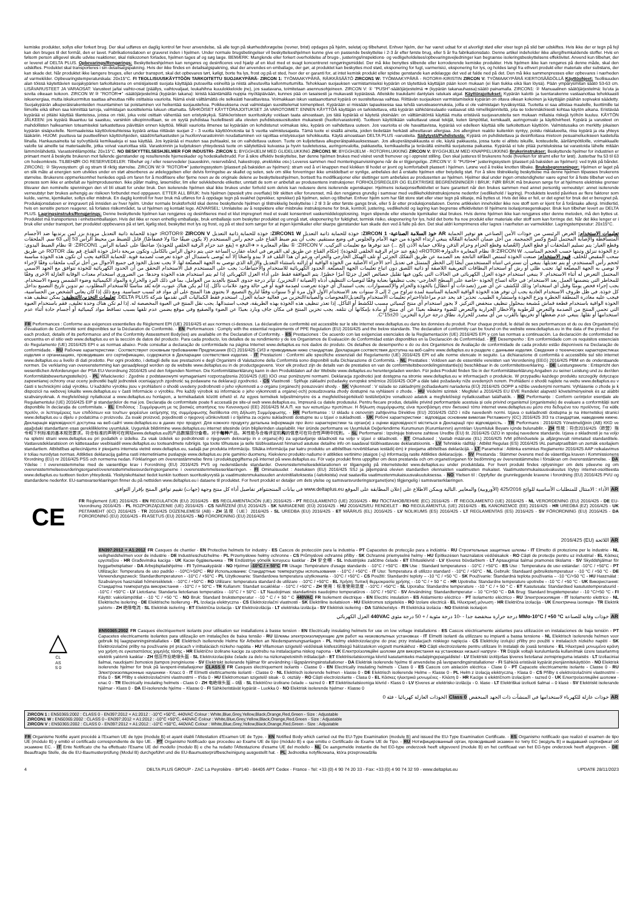kemiske produkter, sollys eller forkert brug. Der skal udføres en daglig kontrol før hver anvendelse, så alle tegn på skørhedsforøgelse (revner, brist) opdages på hjelm, seletøj og tilbehøret. Enhver hjelm, der har været udsat for et alvorligt stød eller viser tegn på slid bør udskiftes. Hvis ikke der er tegn på fejl kan den bruges til det formål, den er lavet. Fabrikationsdatoen er graveret inden i hjelmen. Under normale brugsbetingelser vil beskyttelseshjelmen kunne give en passende beskyttelse i 2-3 år efter første brug, eller 5 år fra fabrikationsdato. Denne artikel indeholder ikke allergifremkaldende stoffer. Hvis en følsom person alligevel skulle udvise reaktioner, skal risikozonen forlades, hjelmen tages af og søg læge. BEMÆRK: Manglende eller forkert overholdelse af brugs-, justerings/inspektions- og vedligeholdelses/opbevaringsvejledninger kan begrænse isoleringsbeskyttelsens effektivitet. Anvend kun tilbehør, der er leveret af DELTA PLUS. Opbevarings/Rengørings: Beskyttelseshjelmen kan rengøres og desinficeres ved hjælp af en klud med et svagt koncentreret rengøringsmiddel. Der må ikke benyttes slibende eller korroderende kemiske produkter. Hvis hjelmen ikke kan rengøres på denne måde, skal den udskiftes. Produktet skal transporteres i sin detailsalgspakning. Hvis der ikke findes en detailsalgspakning, skal der anvendes en emballage, der gør, at produktet kan beskyttes mod stød, eksponering for fugt, varmerisici, eksponering for lys, og holdes langt fra ethvert produkt eller materiale eller substans, der kan skade det. Når produktet ikke længere bruges, eller under transport, skal det opbevares tørt, køligt, borte fra lys, frost og på et sted, hvor der er garanti for, at intet kemisk produkt eller spidse genstande kan ødelægge det ved at falde ned på det. Den må ikke sammenpresses eller opbevares i nærheden af varmekilder. Opbevaringstemperaturskala: 20±15°C. FI TEOLLISUUSKÄYTTÖÖN TARKOITETTU SUOJAKYPÄRÄ- ZIRCON 1: TYÖMAAKYPÄRÄ, RÄIKKÄSÄÄTÖ ZIRCON1 W: TYÖMAAKYPÄRÄ - ROTOR®-KIRISTIN ZIRCON V: TYÖMAAKYPÄRÄ KIERTOSÄÄDÖLLÄ Käyttöohjeet: Teollisuuden alan töissä käytettävien suojakypärien tarkoituksena on ensisijaisesti suojata käyttäjää putoavilta esineiltä ja niistä aiheutuvilta kallonmurtumilta. Tehokkaan suojauksen varmistamiseksi kypärän on täytettävä käyttäjän pään koon mukaan (ei liian tiukka eikä liian löysä). Pään ympärysmitan säätö 53-63 cm. LISÄVARUSTEET JA VARAOSAT: Varusteet ja/tai vaihto-osat (päällys, vaihtovaljaat, leukahihna kuuulokkeloide jne), jos saatavana, toimitetaan asennusohjeineen. ZIRCON V: ① "PUSH"-säätöjärjestelmä ➔ (kypärän takanauhassa):säätö painamalla. ZIRCON1: ② Manuaalinen säätöjärjestelmä: liu'uta ja sovita oikeaan kokoon. ZIRCON W:③ "ROTOR➔" -säätöjärjestelmä (kypärän takana): kiristä kääntämällä nuppia myötäpäivään, kunnes pää on tasaisesti ja mukavasti kypärässä. Atleiskite traukdami dantytais ratukais atgal. Käyttörajoitukset: Kypärän kalotti- ja tuentarakenne vastaanottaa tehokkaasti iskuenergiaa, mutta iskukuormitus saattaa aiheuttaa niille osittaisia vaurioita. Nämä eivät välttämättä ole selkeästi havaittavissa. Voimakkaan iskun vastaanottanut kypärä on suositeltavaa vaihtaa. Riittävän suojauksen varmistamiseksi kypärän on oltava oikean kokoinen ja käyttäjän päähän sopivaksi säädetty. Suojakypärän alkuperäisrakenteiden muuntaminen tai poistaminen voi heikentää suojaustehoa. Poikkeuksena ovat valmistajan suosittelemat toimenpiteet. Kypärään ei missään tapauksessa saa tehdä varusteasennuksia, joilla ei ole valmistajan hyväksyntää. Tuotetta ei saa altistaa maaleille, liuottimille tai liimoille eikä siihen saa kiinnittää tarroja, valmistajan suosittelemia lukuun ottamatta. SÄHKÖISET KÄYTTÖRAJOITUKSET JA VAROTOIMET: ENNEN KÄYTTÖÄ käyttäjän on tarkistettava, että kypärän sähköänsulaatio vastaavat sitä nimellisjännitettä, jota se todennäköisesti kohtaa käytön aikana. Eristävää kypärää ei pitäisi käyttää tilanteissa, joissa on riski, joka voisi osittain vähentää sen eristyskykyä. Sähköeristeen suorituskyky voidaan taata ainoastaan, jos tätä kypärää ei käytetä yksinään: on välttämätöntä käyttää muita eristäviä suojavarusteita sen mukaan millaisia riskejä työhön kuuluu. KÄYTÖN JÄLKEEN: jos kypärä likaantuu tai saastuu, varsinkin ulkopinnoiltaan, se on syytä puhdistaa huolellisesti alla olevien puhdistussuositusten mukaisesti (huolto/varastointi). Tuotteen käyttöikään vaikuttavat useat tekijät, kuten lämpötilat, kemikaalit, auringonvalo ja käyttövirheet. Kypärä ja varusteet on mahdollisten halkeamien toteamiseksi tarkastettava päivittäin ennen käyttöä. Mikäli vaurioita ilmenee tai kypärään on kohdistunut voimakas isku, kypärä on vaihdettava uuteen. Jos vaurioita ei ole havaittavissa, kypärää voi edelleen käyttää sille tarkoitettuun käyttöön. Valmistusaika on merkitty jokaisen kypärän sisäpuolelle. Normaaleissa käyttöolosuhteissa kypärä antaa riittävän suojan 2 - 3 vuotta käyttöönotosta tai 5 vuotta valmistusajasta. Tämä tuote ei sisällä aineita, joiden tiedetään herkästi aiheuttavan allergiaa. Jos allerginen reaktio kuitenkin syntyy, poistu riskialueelta, riisu kypärä ja ota yhteys lääkäriin. HUOM: puuttuva tai puutteellinen käyttöohjeiden, säädön/tarkastusten ja huollon/varastoinnin noudattaminen voi rajoittaa eristyssuojan tehokkuutta. Käytä ainoastaan DELTA PLUS -varusteita. Säilytystä/Puhdistusta: Kypärä on puhdistettava ja desinfioitava mietoon pesuaineliuokseen kastetulla liinalla. Hankausaineita tai syövyttäviä kemikaaleja ei saa käyttää. Jos kypärää ei muuten saa puhtaaksi, se on vaihdettava uuteen. Tuote on kuljetettava alkuperäispakkauksessaan. Jos alkuperäispakkausta ei ole, käytä pakkausta, jossa tuote ei altistu iskuille, kosteudelle, äärilämpötiloille, voimakkaalle valolle tai aineille tai materiaaleille, jotka voivat vaurioittaa sitä. Varastoinnin ja kuljetuksen yhteydessä tuote on säilytettävä kuivassa ja hyvin tuuletetussa, auringonvalolta, pakkaselta, kemikaaleilta ja terävältä esineiltä suojatussa paikassa. Kypärää ei tule pitää puristuksissa tai varastoida lähelle mitään lämmönlähdettä. Varastointilämpötila: 20±15°C. NO BESKYTTELSESHJELMER FOR INDUSTRI- ZIRCON 1: BYGGHJELM MED GLIDELUKKING ZIRCON1 W: BYGGHJELM - ROTOR®LUKKING ZIRCON V: BYGGHJELM MED KNAPPELUKKING Brukerinstrukser: Beskyttende hjelmer for industrien er primært ment å beskytte brukeren mot fallende gjenstander og resulterende hjerneskader og hodeskallebrudd. For å sikre effektiv beskyttelse, bør denne hjelmen brukes med visiret vendt fremover og i oppreist stilling. Den skal justeres til brukerens hode (hverken for stramt eller for løst). Justerbar fra 53 til 63 cm hodeomkrets. TILBEHØR OG RESERVEDELER: Tilbehør og / eller reservedeler (saueskinn, reservebånd, hakestropp, øreklokke osv.) Leveres sammen med monteringsanvisningene når de er tilgjengelige. ZIRCON V: ① "PUSH➔" justeringssystem (plassert på baksiden av hjelmen): ved trykk på båndet. ZIRCON1: ② Skyvesystem: gli og stram til riktig størrelse. ZIRCON W:③ "ROTOR➔" justeringssystem (plassert på baksiden av hjelmen): stram ved å vri knappen med klokken til hodet er jevnt og komfortabelt plassert i hjelmen. Løsne ved å trekke knotten tilbake. Bruksbegrensninger: Hjelmen er laget på en slik måte at energien som utvikles under en støt absorberes av ødeleggelsen eller delvis forringelse av skallet og selen, selv om slike forverringer ikke umiddelbart er synlige, anbefales det å erstatte hjelmen etter betydelig støt. For å sikre tilstrekkelig beskyttelse må denne hjelmen tilpasses brukerens størrelse. Brukerens oppmerksomhet henledes også om faren for å modifisere eller fjerne noen av de originale delene av beskyttelseshjelmen, bortsett fra modifikasjoner eller slettinger som anbefales av produsenten av hjelmen. Hjelmer skal under ingen omstendigheter være egnet for å feste tilbehør ved en prosess som ikke er anbefalt av hjelmprodusenten. Ikke påfør maling, løsemidler, lim eller selvklebende etiketter, unntatt de som er anbefalt av produsentens instruksjoner. FORHOLDSREGLER OG ELEKTRISKE BEGRENSNINGER I BRUK: FØR BRUK må brukeren sørge for at hjelmens elektriske grenser tilsvarer den nominelle spenningen den vil bli utsatt for under bruk. Den isolerende hjelmen skal ikke brukes under forhold som delvis kan redusere dens isolerende egenskaper. Hjelmens isolasjonseffektivitet er bare garantert når den brukes sammen med annet personlig verneutstyr: annet isolerende verneutstyr bør brukes avhengig av risikoen forbundet med oppgaven. ETTER ALL BRUK: hvis hjelmen (spesielt ytre overflate) blir skitten eller forurenset, må den rengjøres grundig i samsvar med vedlikeholdsinstruksjonene nedenfor (vedlikehold / lagring). Produktets levetid påvirkes av flere faktorer som kulde, varme, kjemikalier, sollys eller misbruk. En daglig kontroll for hver bruk må utføres for å oppdage tegn på svakhet (sprekker, sprekker) på hjelmen, selen og tilbehør. Enhver hjelm som har fått store støt eller viser tegn på slitasje, må byttes ut. Hvis det ikke er feil, er det egnet for bruk det er beregnet på. Produksjonsdatoen er inngravert på innsiden av hver hjelm. Under normale bruksforhold skal denne beskyttende hjelmen gi tilstrekkelig beskyttelse i 2 til 3 år etter første gangs bruk, eller 5 år etter produksjonsdatoen. Denne artikkelen inneholder ikke noe stoff som er kjent for å forårsake allergi. Imidlertid, hvis en sensitiv person reagerer, så forlates risikområdet, ta ut hjelmen og kontakt lege. ADVARSEL: Unnlatelse av å respektere eller misbruke instruksjonene for bruk, kontroll, justering, vedlikehold og lagring kan begrense effektiviteten til hjelmens isolasjonsegenskaper. Bruk kun tilbehør levert av DELTA PLUS. Lagringsinstruks/Rengjørings: Denne beskyttende hjelmen kan rengjøres og desinfiseres med et klut impregnert med et svakt konsentrert vaskemiddelopplosning. Ingen slipende eller etsende kjemikalier skal brukes. Hvis denne hjelmen ikke kan rengjøres etter denne metoden, må den byttes ut. Produktet må transporteres i enhetsemballasjen. Hvis det ikke er noen enhetlig emballasje, bruk emballasje som beskytter produktet og unngå støt, eksponering for fuktighet, termisk risiko, eksponering for lys, hold det borte fra noe produkt eller materiale eller stoff som kan forringe det. Når det ikke lenger er i bruk eller under transport, bør produktet oppbevares på et tørt, kjølig sted, beskyttet mot lys og frost, og på et sted som sørger for at ingen kjemikalier eller skarpe gjenstander kan skade den ved å falle på den. Det skal aldri komprimeres eller lagres i nærheten av varmekilder. Lagringstemperatur: 20±15°C.
تعليمات الاستخدام: الغرض الرئيسي من خوذات الأمن الصناعي هو توفير الحماية AR خوذ السلامة الصناعية- ZIRCON 1: خوذة للحماية ذاتية التعديل ZIRCON1 W: خوذة للحماية ذاتية التعديل ROTOR® ZIRCON V: خوذة للحماية ذاتية التعديل مزودة بزر لمن يرتديها ضد الأجسام المتساقطة والإصابة المحتمل للمخ وكسر الجمجمة. من أجل ضمان الحماية الفعّالة ينبغي ارتداء الخوذة من جهة الأمام والجلوس في وضع مستقيم. يجب أن يتم ضبط القناع على حجم رأس المستخدم (لا يكون ضيقًا جدًا ولا فضفاضًا). قابل للضبط من محيط الرأس 53 إلى 63 سم. الملحقات وقطع الغيار: يتم تسليم الملحقات أو قطع الغيار (العُصابة وقطع الحزام وحزام الذقن وغلاف حماية الأذن إلخ ...) عند توفرها مع تعليمات التركيب. ZIRCON V: ① نظام المعايرة « ➔الدفع » (يقع عند حزام الرقبة الخلفي للخوذة): ضاغطًا على عُصابة الرأس. ZIRCON1: ② نظام الضبط اليدوي: دع الخوذة تنزلق وثبتها حسب الحجم المناسب. ZIRCON W:③ نظام المعايرة «الدوار➔ROTOR» (يقع عند حزام الرقبة الخلفي للخوذة): إحكام القناع عن طريق لف القرص في اتجاه عقارب الساعة حتى يتم دخول الرأس بالكامل، وتكون مريحة داخل خوذة القناع. قم بفك ROTOR عن طريق سحب المقبض للخلف. قيود الاستخدام: صنعت الخوذة لتمتص الطاقة الناتجة بعد الصدمة عن طريق التفكك الجزئي أو تلف الهيكل الخارجي والحزام، ورغم أن هذا التلف قد لا يبدو واضحًا إلا أنه يُوصى باستبدال أي خوذة تعرضت لصدمة قوية. للحماية الكافية يجب أن تكون هذه الخوذة مناسبة لحجم رأس المستخدم، أو يتم تعديلها. ينبغي أن نسترعي انتباه المستخدمين أيضًا إلى الخطر المتمثل في تعديل أحد الأجزاء الأصلية من الخوذة الواقية أو إزالته باستثناء التعديل والإزالة الذي توصي به الجهة المصنِّعة لها. لا يجب تعديل الخوذ في جميع الأحوال من أجل تركيب ملحقات وفقًا لإجراء لا توصي به الجهة المصنِّعة لها. تجنب طلي أو رش أو استخدام البطاقات التعريفية اللاصقة أو ذاتية اللصق دون اتباع تعليمات الجهة المصنِّعة. الحدود الكهربائية للاستخدام والاحتياطات: يجب على المستخدم قبل الاستخدام التحقق من أن الحدود الكهربائية للخوذة تتوافق مع الجهد الاسمي المحتمل التعرض له أثناء الاستخدام. لا ينبغي استخدام خوذة العزل الكهربائي في الحالات التي يكون فيها تقليل خصائص العزل جزئيًا أمرًا خطيرًا. يتم الموافقة فقط على أداء العزل الكهربائي إذا لم يتم استخدام هذه الخوذة وحدها: من الضروري استخدام معدات الوقاية العازلة الأخرى وفقًا للمخاطر التي يتضمنها العمل. بعد الاستخدام: في حالة اتساخ الخوذة -خاصة على السطح الخارجي- يجب تنظيفها بعناية وفقًا لتوصيات التنظيف أدناه (الصيانة / التخزين). تتأثر درجة جدوى المنتج بالعديد من العوامل، بما في ذلك البرد والحرارة والمواد الكيميائية وضوء الشمس وسوء الاستخدام. يجب إجراء فحص يوميًا وقبل أي استخدام؛ وذلك للكشف عن أي ضرر (تصدعات أو أعطال) بالخوذة والحزام والإكسسوارات. يجب استبدال أي خوذة تعرضت لصدمة قوية أو في حالة وجود علامات تآكل. إذا لم يكن هناك عيوب، فإنه يُعَد مناسبًا للاستخدام المطلوب. تم تدوين تاريخ التصنيع بداخل كل خوذة. في ظل ظروف الاستخدام العادية يجب أن توفر هذه الخوذة الواقية الحماية المناسبة لمدة تتراوح من 2 إلى 3 سنوات بعد الاستخدام الأول لأول مرة أو 5 سنوات وفقًا لتاريخ التصنيع. لا يحتوي هذا المنتج على أي مواد قد تُسبب حساسية. ومع ذلك إذا كان يعاني الشخص من الحساسية، فيجب عليه مغادرة المنطقة الخطرة ونزع الخوذة واستشارة الطبيب. تحذير: قد يحد عدم مراعاة/احترام تعليمات الاستخدام والتعديل/الفحوصات والصيانة/التخزين من فعالية حماية العزل. استخدم فقط الكماليات التي تقدمها شركة DELTA PLUS. تعليمات التخزين/التنظيف: يمكن تنظيف هذه الخوذة الواقية باستخدام قطعة قماش مُشبعة بمحلول تنظيف منخفض التركيز. لا يجوز استخدام أي منتج كيميائي مسبب للكشط أو التآكل. إذا تعذر تنظيف هذه الخوذة بهذه الطريقة، فيجب استبدالها. يجب نقل المنتج في العبوة المخصصة له. إذا لم تكن هناك وحدة تغليف، فقم باستخدام العبوة التي تحمي المنتج من الصدمة والتعرض للرطوبة والأخطار الحرارية والتعرض للضوء وحفظه بعيدًا عن أي منتج أو مادة بإمكانها أن تتلفه. يجب تخزين المنتج في مكان جاف وبارد بعيدًا عن الضوء والصقيع وفي موقع يضمن عدم تلفها بسبب تساقط مواد كيميائية أو أجسام حادة أثناء عدم استخدامها أو نقلها. ينبغي عدم ضغطها أو تخزينها بالقرب من أي مصدر للحرارة. نطاق درجة حرارة التخزين: 20±15°C.
FR Performances : Conforme aux exigences essentielles du Règlement EPI (UE) 2016/425 et aux normes ci-dessous. La déclaration de conformité est accessible sur le site internet www.deltaplus.eu dans les données du produit. Pour chaque produit, le détail de ses performances et du ou des Organisme(s) d'évaluation de Conformité sont disponibles sur la Déclaration de Conformité. - EN Performances : Comply with the essential requirements of PPE Regulation (EU) 2016/425 and the below standards. The declaration of conformity can be found on the website www.deltaplus.eu in the data of the product. For each product, details of its performance and of the Conformity Assessment Body(ies) are available on the Declaration of Conformity. - ES Prestaciones : De acuerdo con las exigencias esenciales de la Reglamentación (UE) 2016/425 EPI y con las normas a continuación. La declaración de conformidad se encuentra en el sitio web www.deltaplus.eu en la sección de datos del producto. Para cada producto, los detalles de su rendimiento y de los Organismos de Evaluación de Conformidad están disponibles en la Declaración de Conformidad. - PT Desempenho : Em conformidade com os requisitos essenciais do Regulamento (UE) 2016/425 EPI e as normas abaixo. Pode consultar a declaração de conformidade na página Internet www.deltaplus.eu nos dados do produto. Os detalhes de desempenho e do ou dos Organismos de Avaliação de conformidade de cada produto estão disponíveis na Declaração de conformidade. - RU Рабочие характеристики : Соответствуют основным требованиям Предписания (ЕС) 2016/425 СИЗ и приводимым ниже стандартам. Декларация соответствия доступна на веб-сайте www.deltaplus.eu в разделе с данными изделия. Сведения о технических характеристиках изделия и организациях, проводивших его сертификацию, содержатся в Декларации соответствия изделия. - IT Prestazioni : Conformi alle specifiche essenziali del Regolamento (UE) 2016/425 EPI ed alle norme elencate in seguito. La dichiarazione di conformità è accessibile sul sito internet www.deltaplus.eu a livello di dati prodotto. Per ogni prodotto, i dettagli delle sue prestazioni e degli Organismi di Valutazione della Conformità sono disponibili sulla Dichiarazione di Conformità. - NL Prestaties : Voldoen aan de essentiële vereisten van Verordening (EEG) 2016/425 PBM en de onderstaande normen. De verklaring van overeenstemming kan geraadpleegd worden op de website www.deltaplus.eu in de productgegevens. Voor elk product zijn de details van de prestaties en van de conformiteitsbeoordelingsinstantie(s) beschikbaar in de conformiteitsverklaring. - DE Leistungswerte : Entspricht den wesentlichen Anforderungen der PSA EU-Verordnung 2016/425 und den folgenden Normen. Die Konformitätserklärung kann in den Produktdaten auf der Website www.deltaplus.eu heruntergeladen werden. Für jedes Produkt finden Sie in der Konformitätserklärung Angaben zu seiner Leistung und zu der/den Konformitätsbewertungsstelle(n). - PL Właściwości : Zgodnie z podstawowymi wymaganiami rozporządzenia 2016/425 (UE) IOO oraz poniższymi normami. Deklaracja zgodności jest dostępna na stronie www.deltaplus.eu w informacjach o produkcie. W przypadku każdego produktu szczegóły dotyczące zapewnianej ochrony oraz oceny jednostki bądź jednostek oceniających zgodność są podawane na deklaracji zgodności. - CS Vlastnosti : Splňuje základní požadavky evropské směrnice 2016/425 OOP a dále také požadavky níže uvedených norem. Prohlášení o shodě najdete na webu www.deltaplus.eu v části s technickými údaji výrobku. U každého výrobku jsou v prohlášení o shodě uvedeny podrobnosti o jeho výkonnosti a o orgánu (orgánech) posuzování shody. - SK Výkonnosť : V súlade so základnými požiadavkami nariadenia (EÚ) 2016/425 OOPP a nižšie uvedenými normami. Vyhlásenie o zhode je k dispozícii na webovej lokalite www.deltaplus.eu v časti Informácie o výrobku. Pre každý výrobok sú informácie o jeho výkonnosti a orgáne(-och) posudzovania zhody dostupné na vyhlásení o zhode. - HU Védelmi szintek : Megfelel a 2016/425 EU EVE Rendelet alapvető követelményeinek és az alábbi szabványoknak. A megfelelőségi nyilatkozat a www.deltaplus.eu honlapon, a termékadatok között érhető el. Az egyes termékek teljesítményére és a megfelelőségértékelő testület(ek)re vonatkozó adatok a megfelelőségi nyilatkozatban találhatók. - RO Performanțe : Conform cerințelor esențiale ale Regulamentului (UE) 2016/425 EIP și standardelor de mai jos. Declarația de conformitate poate fi accesată pe site-ul web www.deltaplus.eu, împreună cu datele produsului. Pentru fiecare produs, detaliile privind performanțele acestuia și cele privind organismul (organismele) de evaluare a conformității sunt disponibile în declarația de conformitate. - EL Επιδόσεις : Συμμόρφωση με τις βασικές απαιτήσεις του Κανονισμού (ΕΕ) 2016/425 Μ.Α.Π. και των κατωτέρω προτύπων. Η δήλωση συμμόρφωσης είναι προσβάσιμη στον δικτυακό τόπο internet www.deltaplus.eu μέσα στα δεδομένα του προϊόντος. Για κάθε προϊόν, οι λεπτομέρειες των επιδόσεων και του/των φορέα/ων εκτίμησης της συμμόρφωσης διατίθενται στη Δήλωση Συμμόρφωσης. - HR Performanse : U skladu s osnovnim zahtjevima Direktive (EU) 2016/425 OZO i niže navedenih normi. Izjava o sukladnosti dostupna je na internetskoj stranici www.deltaplus.eu u dijelu o podatcima o proizvodu. Za svaki proizvod, pojedinosti o njegovoj učinkovitosti i o tijelima za ocjenu sukladnosti dostupne su u Izjavi o sukladnosti. - UK Робочі характеристики : відповідає основним вимогам Регламенту (ЄС) 2016/425 ЗІЗ та стандартам, наведеним нижче. Декларація відповідності доступна на веб-сайті www.deltaplus.eu в даних про продукт. Для кожного продукту детальна інформація про його характеристики та орган(и) з оцінки відповідності міститься в Декларації про відповідність. - TR Performans : 2016/425 Yönetmeliğinin (AB) KKD ve aşağıdaki standartların esas gerekliliklerine uyumluluk. Uygunluk bildirimine www.deltaplus.eu internet sitesinde ürün bilgilerinden ulaşılabilir. Her üründe performans ve Uyumluluk Değerlendirme Kurumunun (Kurumlarının) ayrıntıları Uyumluluk Beyanı içinde bulunabilir. - ZH 性能：符合2016/425（欧盟）指令和下列标准的基本规范要求。符合标准的声明可在网站www.deltaplus.eu的产品数据部分查看。对于每种产品，其性能与合格评定机构的信息可在符合性声明中找到。 - SL Performansi : Izpolnjuje bistvene zahteve Uredbe (EU) št. 2016/425 OZO in spodaj navedene standarde. Izjava o skladnosti je na voljo na spletni strani www.deltaplus.eu pri podatkih o izdelku. Za vsak izdelek so podrobnosti o njegovem delovanju in o organu(-ih) za ugotavljanje skladnosti na voljo v izjavi o skladnosti. - ET Omadused : Vastab määruse (EL) 2016/425 IVM põhinõuetele ja alljärgnevalt nimetatud standarditele. Vastavusdeklaratsioon on kättesaadav veebisaidil www.deltaplus.eu tooteandmete rubriigis. Iga toote tõhususe ja selle tüübivastavust hinnanud asutuse detailne info on saadaval tüübivastavuse deklaratsioonis. - LV Tehniskie rādītāji : Atbilst Regulas (ES) 2016/425 IAL pamatprasībām un zemāk esošajiem standartiem. Atbilstības apliecinājums ir pieejams interneta vietnē www.deltaplus.eu, sadaļā par produkta informāciju. Sīkāka informācija par katru produktu un atbilstības novērtēšanas iestādi(-ēm) ir pieejama atbilstības deklarācijā. - LT Parametrai : Atitinka esminius Reglamento 2016/425 AAP reikalavimus ir toliau nurodytas normas. Atitikties deklaraciją galima rasti internetiniame puslapyje www.deltaplus.eu prie gaminio duomenų. Kiekvieno produkto našumo ir atitikties vertinimo įstaigos (-ų) informaciją rasite Atitikties deklaracijoje. - SV Prestanda : Stämmer överens med de väsentliga kraven i Kommissionens förordning (EU) nr 2016/425 PSS och normerna nedan. Förklaringen om överensstämmelse finns i produktuppgifterna på internet på www.deltaplus.eu. För varje produkt finns uppgifter om dess prestanda och om organet/organen för bedömning av överensstämmelse i försäkran om överensstämmelse. - DA Ydelse : I overensstemmelse med de væsentlige krav i Forordning (EU) 2016/425 PVS og nedenstående standarder. Overensstemmelsesdeklarationen er tilgængelig på internetstedet www.deltaplus.eu under produktdata. For hvert produkt findes oplysninger om dets ydeevne og om overensstemmelsesvurderingsorganet/overensstemmelsesvurderingsorganerne i overensstemmelseserklæringen. - FI Ominaisuudet : Asetuksen (EU) 2016/425 SSJ ja jäljempänä olevien standardien olennaisten vaatimusten mukaiset. Vaatimustenmukaisuusvakuutus löytyy internet-osoitteesta www.deltaplus.eu tuotteen tiedon yhteydestä. Yksityiskohtaiset tiedot kunkin tuotteen suorituskyvystä ja vaatimustenmukaisuuden arvioinitilaitoksesta (-laitoksista) ovat saatavilla vaatimustenmukaisuusvakuutuksessa. - NO Ytelsen til : Oppfyller de grunnleggende kravene i forordning (EU) 2016/425 PVU og standardene nedenfor. EU-samsvarserklæringen finner du på nettsiden www.deltaplus.eu i dataene til produktet. For hvert produkt er detaljer om dets ytelse og samsvarsvurderingsorganet(ene) tilgjengelig i samsvarserklæringen.
AR الأداء : الامتثال للمتطلبات الأساسية للوائح 425/2016 (الأوروبية) والمعايير .التالية ويمكن الاطلاع على إعلان المطابقة على الموقع www.deltaplus.eu في بيانات المنتجتتوافر تفاصيل أداء كل منتج وجهة (جهات) تقييم توافق المنتج بإقرار التوافق.
CE
FR Règlement (UE) 2016/425 - EN REGULATION (EU) 2016/425 - ES REGLAMENTACIÓN (UE) 2016/425 - PT REGULAMENTO (UE) 2016/425 - RU ПОСТАНОВЛЕНИЕ (ЕС) 2016/425 - IT REGOLAMENTO (UE) 2016/425 - NL VERORDENING (EU) 2016/425 - DE EU-Verordnung 2016/425 - PL ROZPORZĄDZENIE (UE) 2016/425 - CS NAŘÍZENÍ (EU) 2016/425 - SK NARIADENIE (EÚ) 2016/425 - HU 2016/425/EU RENDELET - RO REGULAMENTUL (UE) 2016/425 - EL ΚΑΝΟΝΙΣΜΟΣ (ΕΕ) 2016/425 - HR UREDBA (EZ) 2016/425 - UK РЕГЛАМЕНТ (ЄС) 2016/425 - TR 2016/425 DÜZENLEMESİ (AB) - ZH 法规（UE）2016/425 - SL UREDBA (EU) 2016/425 - ET MÄÄRUS (EL) 2016/425 - LV NOLIKUMS (ES) 2016/425 - LT REGLAMENTAS (ES) 2016/425 - SV FÖRORDNING (EU) 2016/425 - DA FORORDNING (EU) 2016/425 - FI ASETUS (EU) 2016/425 - NO FORORDNING (EU) 2016/425
AR اللائحة (EU) 2016/425
EN397:2012 + A1:2012 FR Casques de chantier - EN Protective helmets for industry - ES Cascos de protección para la industria - PT Capacetes de protecção para a indústria - RU Строительные защитные шлемы - IT Elmetto di protezione per le industrie - NL veiligheidshelmen voor de industrie - DE Industrieschutzhelme - PL Przemysłowe hełmy ochronne - CS Průmyslové ochranné přilby - SK Ochranné priemyselné helmy - HU Építkezésen használatos védősisakok - RO Căști de protecție pentru uz industrial - EL Κάσκες εργοταξίου - HR Građevinska kaciga - UK Каски будівельника - TR Endüstriye yönelik koruyucu kasklar - ZH 安全帽 - SL Industrijske zaščitne čelade - ET Ehitusikiivrid - LV Ķiveres būvdarbiem - LT Apsauginiai šalmai pramonės tikslams - SV Skyddshjälmar för byggarbetsplatser - DA Arbejdspladshjelme - FI Työmaakypärät - NO Hjelmer -10°C / + 50°C FR Usage :Température d'usage standards - -10°C / +50°C - EN Use : Standard temperatures - -10°C / +50°C - ES Uso : Temperatura de uso estándar: -10°C / +50°C - PT Utilização: Temperatura de uso padrão - -10ºC/+50ºC - RU Использование: Стандартные температуры использования - -10°C / +50°C - IT Uso: Temperatura di utilizzo standard - -10°C / +50°C - NL Gebruik: Standaard gebruikstemperatuur - -10 °C / +50 °C - DE Verwendungszweck: Standardtemperaturen - -10°C / +50°C - PL Użytkowanie: Standardowa temperatura użytkowania - -10°C / +50°C - CS Použití: Standardní teploty – -10 °C / +50 °C - SK Používanie: Štandardná teplota používania – -10 °C/+50 °C - HU Használat : Szabványos használati hőmérsékletek - -10°C / +50°C - RO Utilizare: temperatura standard de utilizare - -10°C / +50°C - EL Χρήση: Τυπική θερμοκρασία χρήσης - -10 °C / + 50 ° C - HR Upotreba: Standardne temperature upotrebe - -10 °C / +50 °C - UK Використання: Стандартна температура використання - -10°C / + 50°C - TR Kullanım: Standart sıcaklıklar - -10°C / +50°C - ZH 使用：标准使用温度 - -10°C / +50°C - SL Uporaba: Standardne temperature - -10 ° C / + 50 ° C - ET Kasutusala: Standardsed kasutustemperatuurid - -10°C / +50°C - LV Lietošana: Standarta lietošanas temperatūra - -10°C / + 50°C - LT Naudojimas: standartinės naudojimo temperatūros - -10°C / +50°C - SV Användning: Standardtemperatur – 10 °C/+50 °C - DA Brug: Standard brugstemperatur - -10 °C/+50 °C - FI Käyttö: vakiolämpötilat - -10 °C / +50 °C - NO Bruk: Standard brukstemperatur - -10 ° C / + 50 ° C 440VAC FR Isolement électrique - EN Electric insulation - ES Aislamiento eléctrico - PT isolamento eléctrico - RU Электроизоляция - IT Isolamento elettrico - NL Elektrische isolering - DE Elektrische Isolierung - PL Izolacja elektryczna - CS Elektroizolační vlastnosti - SK Elektriline isolatsioon - HU Elektromos szigetelés - RO Izolare electrică - EL Ηλεκτρική μόνωση - HR Električna izolacija - UK Електрична ізоляція - TR Elektrik yalıtımı - ZH 绝缘电流 - SL Elektrisk isolering - ET Električna izolacija - LV Elektroizolācija - LT elektriska izolācija - SV Elektrisk isolering - DA Sähköeristys - FI Elektrická izolácia - NO Elektrisk isolasjon
AR خوذات وقاية للصناعة MMo-10°C / +50 °C درجة حرارة منخفضة جدا - -10 درجة مئوية / + 50 درجة مئوي 440VAC العزل الكهربائي
△
CL
AS
S 0
EN50365:2002 FR Casques électriquement isolants pour utilisation sur installations à basse tension - EN Electrically insulating helmets for use on low voltage installations - ES Cascos eléctricamente aislantes para utilización en instalaciones de baja tensión - PT Capacetes electricamente isolantes para utilização em instalações de baixa tensão - RU Шлемы электроизолирующие для работ на низковольтных установках - IT Elmetti isolanti da utilizzare su impianti a bassa tensione - NL Elektrisch isolerende helmen voor gebruik bij laagspanningsinstallaties - DE Elektrisch isolierende Helme für Arbeiten an Niederspannungsanlagen - PL Hełmy elektroizolacyjne do prac przy instalacjach niskiego napięcia - CS Elektricky izolující přilby pro použití v instalacích nízkého napětí - SK Elektroizolačné prilby na používanie pri prácach v inštaláciách nízkeho napätia - HU Villamosan szigetelő védősisak kisfeszültségű hálózatokon végzett munkákhoz - RO Căști electroizolante pentru utilizare în instalații de joasă tensiune - EL Ηλεκτρικά μονωμένα κράνη για χρήση σε εγκαταστάσεις χαμηλής τάσης - HR Električno izolirane kacige za upotrebu na instalacijama niskog napona - UK Електроізоляційні шоломи для використання на установках низької напруги - TR Düşük voltajlı kurulumlarda kullanılmak üzere tasarlanmış elektrik yalıtımlı kasklar - ZH 低压作业绝缘头盔 - SL Elektroizolacijske čelade za delo na nizkonapetostnih inštalacijah - ET Elektriisolatsiooniga kiivrid kasutamiseks madalpingepaigaldistel - LV Elektriski izolējošas ķiveres lietošanai zemsprieguma ietaisēs - LT Izoliaciniai šalmai, naudojami žemosios įtampos įrenginiuose - SV Elektriskt isolerande hjälmar för användning i lågspänningsinstallationer - DA Elektrisk isolerende hjelme til anvendelse på lavspændingsinstallationer - FI Sähköä eristävät kypärät pienjännitekäyttöön - NO Elektrisk isolerende hjelmer for bruk på lavspent-installasjoner CLASS 0 FR Casques électriquement isolants - Classe 0 - EN Electrically insulating helmets - Class 0 - ES Cascos con aislación eléctrica - Clase 0 - PT Capacete electricamente isolante - Classe 0 - RU Электроизоляционные наушники - Класс 0 - IT Elmetti elettricamente isolanti - Classe 0 - NL Elektrisch isolerende helmen - klasse 0 - DE Elektrisch isolierende Helme – Klasse 0 - PL Hełm z izolacją elektryczną - Klasa 0 - CS Přilby s elektroizolačními vlastnostmi – třída 0 - SK Přilby s elektroizolačními vlastnostmi – třída 0 - HU Elektromosan szigetelő sisak - 0. osztály - RO Căști electroizolante - Clasa 0 - EL Κάσκες ηλεκτρικά μονωμένες - Κλάση 0 - HR Kacige s električnom izolacijom - razred 0 - UK Електроізоляційні шоломи - клас 0 - TR Electrically insulating helmets - Class 0 - ZH 电绝缘头盔 – 0级 - SL Električno izolirane čelade – razred 0 - ET Elektriisolatsiooniga kiivrid - Klass 0 - LV Ķiveres ar elektrisko izolāciju - 0. klase - LT Elektriškai izoliuoti šalmai – 0 klasė - SV Elektriskt isolerande hjälmar - Klass 0 - DA El-isolerende hjelme – Klasse 0 - FI Sähköeristävät kypärät – Luokka 0 - NO Elektrisk isolerende hjelmer - Klasse 0
AR خوذات عازلة للكهرباء لاستخدامها في المنشآت ذات الجهد المنخفض Class 0 الخوذات العازلة كهربائيا - فئة 0
ZIRCON 1 : EN50365:2002 : CLASS 0 - EN397:2012 + A1:2012 : -10°C +50°C, 440VAC Colour : White,Blue,Grey,Yellow,Black,Orange,Red,Green - Size : Adjustable
ZIRCON1 W : EN50365:2002 : CLASS 0 - EN397:2012 + A1:2012 : -10°C +50°C, 440VAC Colour : White,Blue,Grey,Yellow,Black,Orange,Red,Green - Size : Adjustable
ZIRCON V : EN50365:2002 : CLASS 0 - EN397:2012 + A1:2012 : -10°C +50°C, 440VAC Colour : White,Blue,Grey,Yellow,Black,Orange,Red,Green - Size : Adjustable
FR Organisme Notifié ayant procédé à l'Examen UE de type (module B) et ayant établi l'Attestation d'Examen UE de Type. - EN Notified Body which carried out the EU-Type Examination (module B) and issued the EU-Type Examination Certificate. - ES Organismo notificado que realizó el examen de tipo UE (módulo B) y emitió el certificado correspondiente de tipo UE. - PT Organismo Notificado que procedeu ao Exame UE de tipo (módulo B) e que emitiu o Certificado de Exame UE de Tipo. - RU Нотифицированный орган, проводивший экзамен по типу ЕС (модуль B) и выдавший сертификат об экзамене ЕС. - IT Ente Notificato che ha effettuato l'Esame UE del modello (modulo B) e che ha redatto l'Attestazione d'esame UE del modello - NL De aangemelde instantie die het EG-type onderzoek heeft uitgevoerd (module B) en het certificaat van het EG-type onderzoek heeft afgegeven. - DE Beauftragte Stelle, die die EU-Baumusterprüfung (Modul B) durchgeführt und die EU-Baumusterprüfbescheinigung ausgestellt hat. - PL Jednostka notyfikowana, która przeprowadziła
4 DELTA PLUS GROUP - ZAC La Peyrolière - BP140 - 84405 APT Cedex - France - Tel: +33 (0) 4 90 74 20 33 - Fax: +33 (0) 4 90 74 32 59 - www.deltaplus.eu UPDATE 28/11/2023